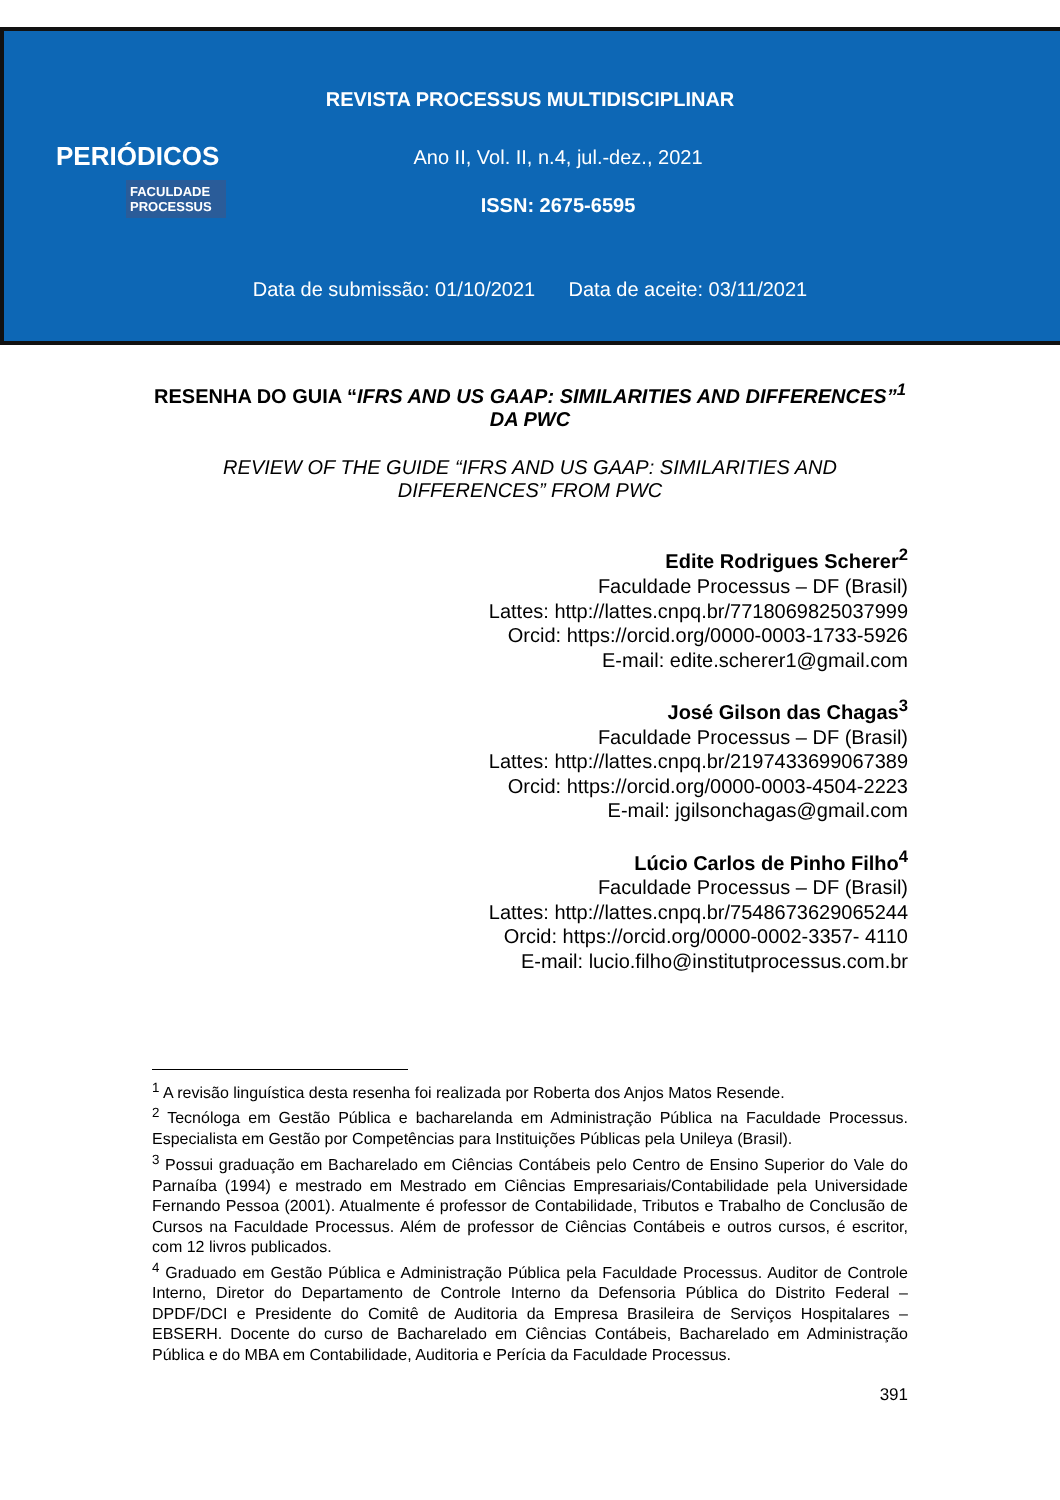REVISTA PROCESSUS MULTIDISCIPLINAR
PERIÓDICOS
FACULDADE PROCESSUS
Ano II, Vol. II, n.4, jul.-dez., 2021
ISSN: 2675-6595
Data de submissão: 01/10/2021 Data de aceite: 03/11/2021
RESENHA DO GUIA “IFRS AND US GAAP: SIMILARITIES AND DIFFERENCES”<sup>1</sup> DA PWC
REVIEW OF THE GUIDE “IFRS AND US GAAP: SIMILARITIES AND DIFFERENCES” FROM PWC
Edite Rodrigues Scherer<sup>2</sup>
Faculdade Processus – DF (Brasil)
Lattes: http://lattes.cnpq.br/7718069825037999
Orcid: https://orcid.org/0000-0003-1733-5926
E-mail: edite.scherer1@gmail.com
José Gilson das Chagas<sup>3</sup>
Faculdade Processus – DF (Brasil)
Lattes: http://lattes.cnpq.br/2197433699067389
Orcid: https://orcid.org/0000-0003-4504-2223
E-mail: jgilsonchagas@gmail.com
Lúcio Carlos de Pinho Filho<sup>4</sup>
Faculdade Processus – DF (Brasil)
Lattes: http://lattes.cnpq.br/7548673629065244
Orcid: https://orcid.org/0000-0002-3357- 4110
E-mail: lucio.filho@institutprocessus.com.br
<sup>1</sup> A revisão linguística desta resenha foi realizada por Roberta dos Anjos Matos Resende.
<sup>2</sup> Tecnóloga em Gestão Pública e bacharelanda em Administração Pública na Faculdade Processus. Especialista em Gestão por Competências para Instituições Públicas pela Unileya (Brasil).
<sup>3</sup> Possui graduação em Bacharelado em Ciências Contábeis pelo Centro de Ensino Superior do Vale do Parnaíba (1994) e mestrado em Mestrado em Ciências Empresariais/Contabilidade pela Universidade Fernando Pessoa (2001). Atualmente é professor de Contabilidade, Tributos e Trabalho de Conclusão de Cursos na Faculdade Processus. Além de professor de Ciências Contábeis e outros cursos, é escritor, com 12 livros publicados.
<sup>4</sup> Graduado em Gestão Pública e Administração Pública pela Faculdade Processus. Auditor de Controle Interno, Diretor do Departamento de Controle Interno da Defensoria Pública do Distrito Federal – DPDF/DCI e Presidente do Comitê de Auditoria da Empresa Brasileira de Serviços Hospitalares – EBSERH. Docente do curso de Bacharelado em Ciências Contábeis, Bacharelado em Administração Pública e do MBA em Contabilidade, Auditoria e Perícia da Faculdade Processus.
391